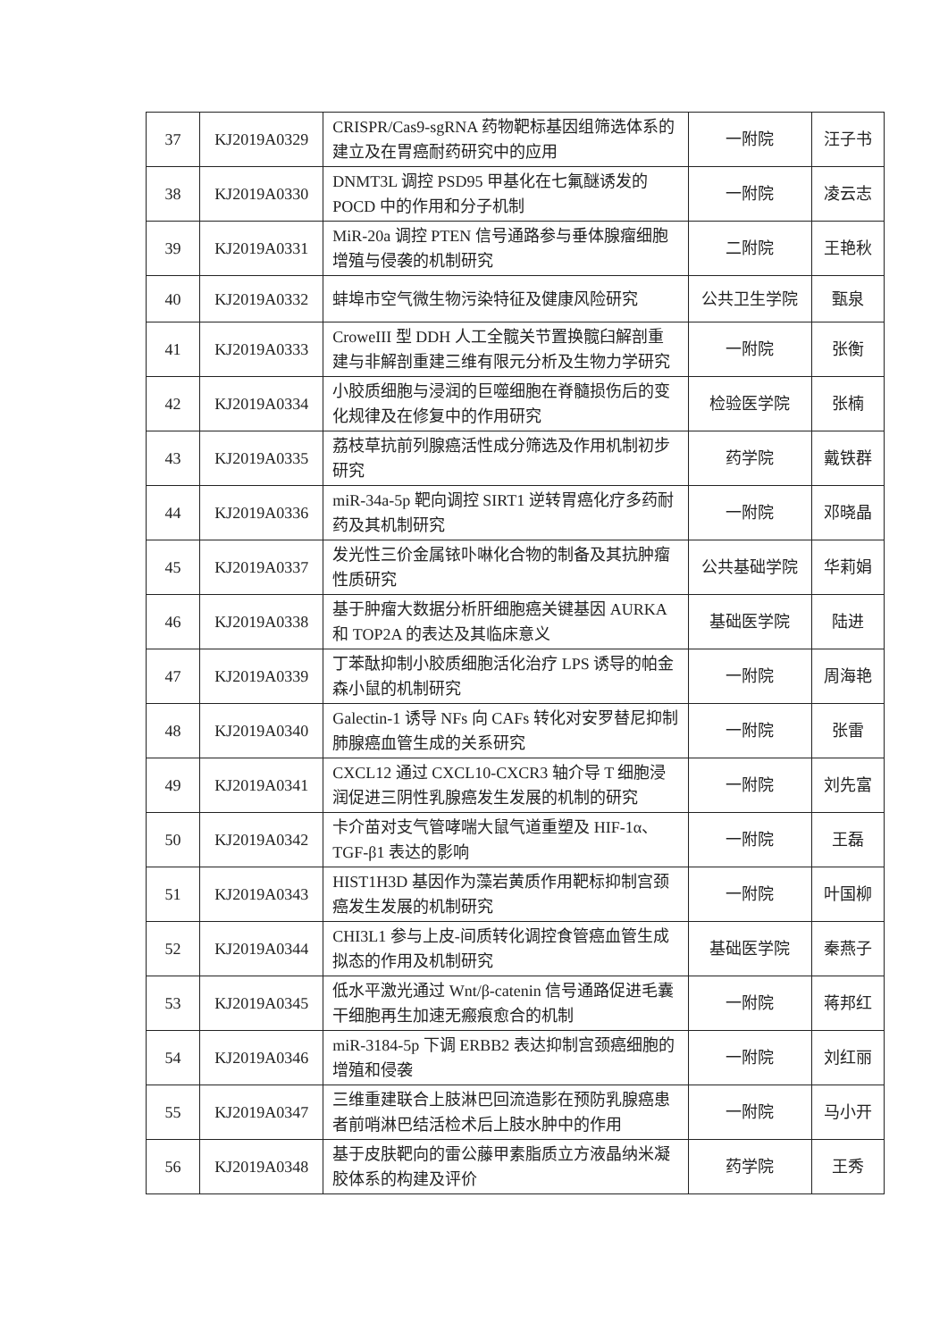| 37 | KJ2019A0329 | CRISPR/Cas9-sgRNA 药物靶标基因组筛选体系的建立及在胃癌耐药研究中的应用 | 一附院 | 汪子书 |
| 38 | KJ2019A0330 | DNMT3L 调控 PSD95 甲基化在七氟醚诱发的 POCD 中的作用和分子机制 | 一附院 | 凌云志 |
| 39 | KJ2019A0331 | MiR-20a 调控 PTEN 信号通路参与垂体腺瘤细胞增殖与侵袭的机制研究 | 二附院 | 王艳秋 |
| 40 | KJ2019A0332 | 蚌埠市空气微生物污染特征及健康风险研究 | 公共卫生学院 | 甄泉 |
| 41 | KJ2019A0333 | CroweIII 型 DDH 人工全髋关节置换髋臼解剖重建与非解剖重建三维有限元分析及生物力学研究 | 一附院 | 张衡 |
| 42 | KJ2019A0334 | 小胶质细胞与浸润的巨噬细胞在脊髓损伤后的变化规律及在修复中的作用研究 | 检验医学院 | 张楠 |
| 43 | KJ2019A0335 | 荔枝草抗前列腺癌活性成分筛选及作用机制初步研究 | 药学院 | 戴铁群 |
| 44 | KJ2019A0336 | miR-34a-5p 靶向调控 SIRT1 逆转胃癌化疗多药耐药及其机制研究 | 一附院 | 邓晓晶 |
| 45 | KJ2019A0337 | 发光性三价金属铱卟啉化合物的制备及其抗肿瘤性质研究 | 公共基础学院 | 华莉娟 |
| 46 | KJ2019A0338 | 基于肿瘤大数据分析肝细胞癌关键基因 AURKA 和 TOP2A 的表达及其临床意义 | 基础医学院 | 陆进 |
| 47 | KJ2019A0339 | 丁苯酞抑制小胶质细胞活化治疗 LPS 诱导的帕金森小鼠的机制研究 | 一附院 | 周海艳 |
| 48 | KJ2019A0340 | Galectin-1 诱导 NFs 向 CAFs 转化对安罗替尼抑制肺腺癌血管生成的关系研究 | 一附院 | 张雷 |
| 49 | KJ2019A0341 | CXCL12 通过 CXCL10-CXCR3 轴介导 T 细胞浸润促进三阴性乳腺癌发生发展的机制的研究 | 一附院 | 刘先富 |
| 50 | KJ2019A0342 | 卡介苗对支气管哮喘大鼠气道重塑及 HIF-1α、TGF-β1 表达的影响 | 一附院 | 王磊 |
| 51 | KJ2019A0343 | HIST1H3D 基因作为藻岩黄质作用靶标抑制宫颈癌发生发展的机制研究 | 一附院 | 叶国柳 |
| 52 | KJ2019A0344 | CHI3L1 参与上皮-间质转化调控食管癌血管生成拟态的作用及机制研究 | 基础医学院 | 秦燕子 |
| 53 | KJ2019A0345 | 低水平激光通过 Wnt/β-catenin 信号通路促进毛囊干细胞再生加速无瘢痕愈合的机制 | 一附院 | 蒋邦红 |
| 54 | KJ2019A0346 | miR-3184-5p 下调 ERBB2 表达抑制宫颈癌细胞的增殖和侵袭 | 一附院 | 刘红丽 |
| 55 | KJ2019A0347 | 三维重建联合上肢淋巴回流造影在预防乳腺癌患者前哨淋巴结活检术后上肢水肿中的作用 | 一附院 | 马小开 |
| 56 | KJ2019A0348 | 基于皮肤靶向的雷公藤甲素脂质立方液晶纳米凝胶体系的构建及评价 | 药学院 | 王秀 |